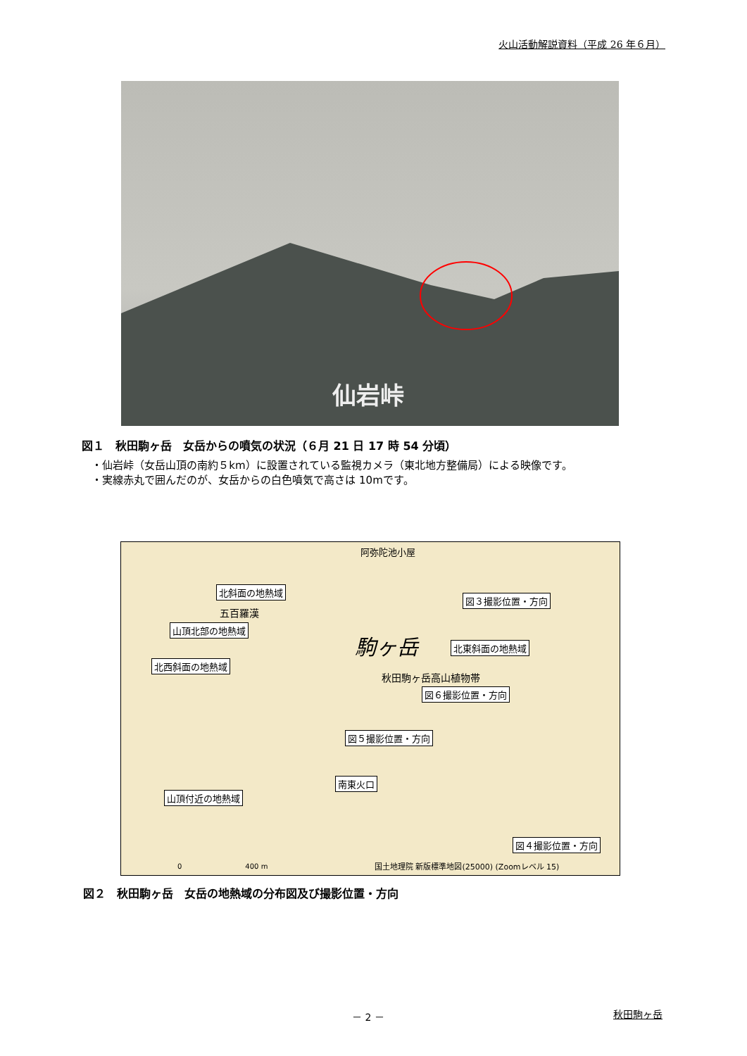火山活動解説資料（平成 26 年６月）
仙岩峠
図１　秋田駒ヶ岳　女岳からの噴気の状況（６月 21 日 17 時 54 分頃）
・仙岩峠（女岳山頂の南約５km）に設置されている監視カメラ（東北地方整備局）による映像です。
・実線赤丸で囲んだのが、女岳からの白色噴気で高さは 10mです。
北斜面の地熱域
図３撮影位置・方向
山頂北部の地熱域
北東斜面の地熱域
北西斜面の地熱域
図６撮影位置・方向
図５撮影位置・方向
南東火口
山頂付近の地熱域
図４撮影位置・方向
阿弥陀池小屋
駒ヶ岳
秋田駒ヶ岳高山植物帯
五百羅漢
国土地理院 新版標準地図(25000) (Zoomレベル 15)
0　　　　　　　　　400 m
図２　秋田駒ヶ岳　女岳の地熱域の分布図及び撮影位置・方向
－ 2 － 秋田駒ヶ岳